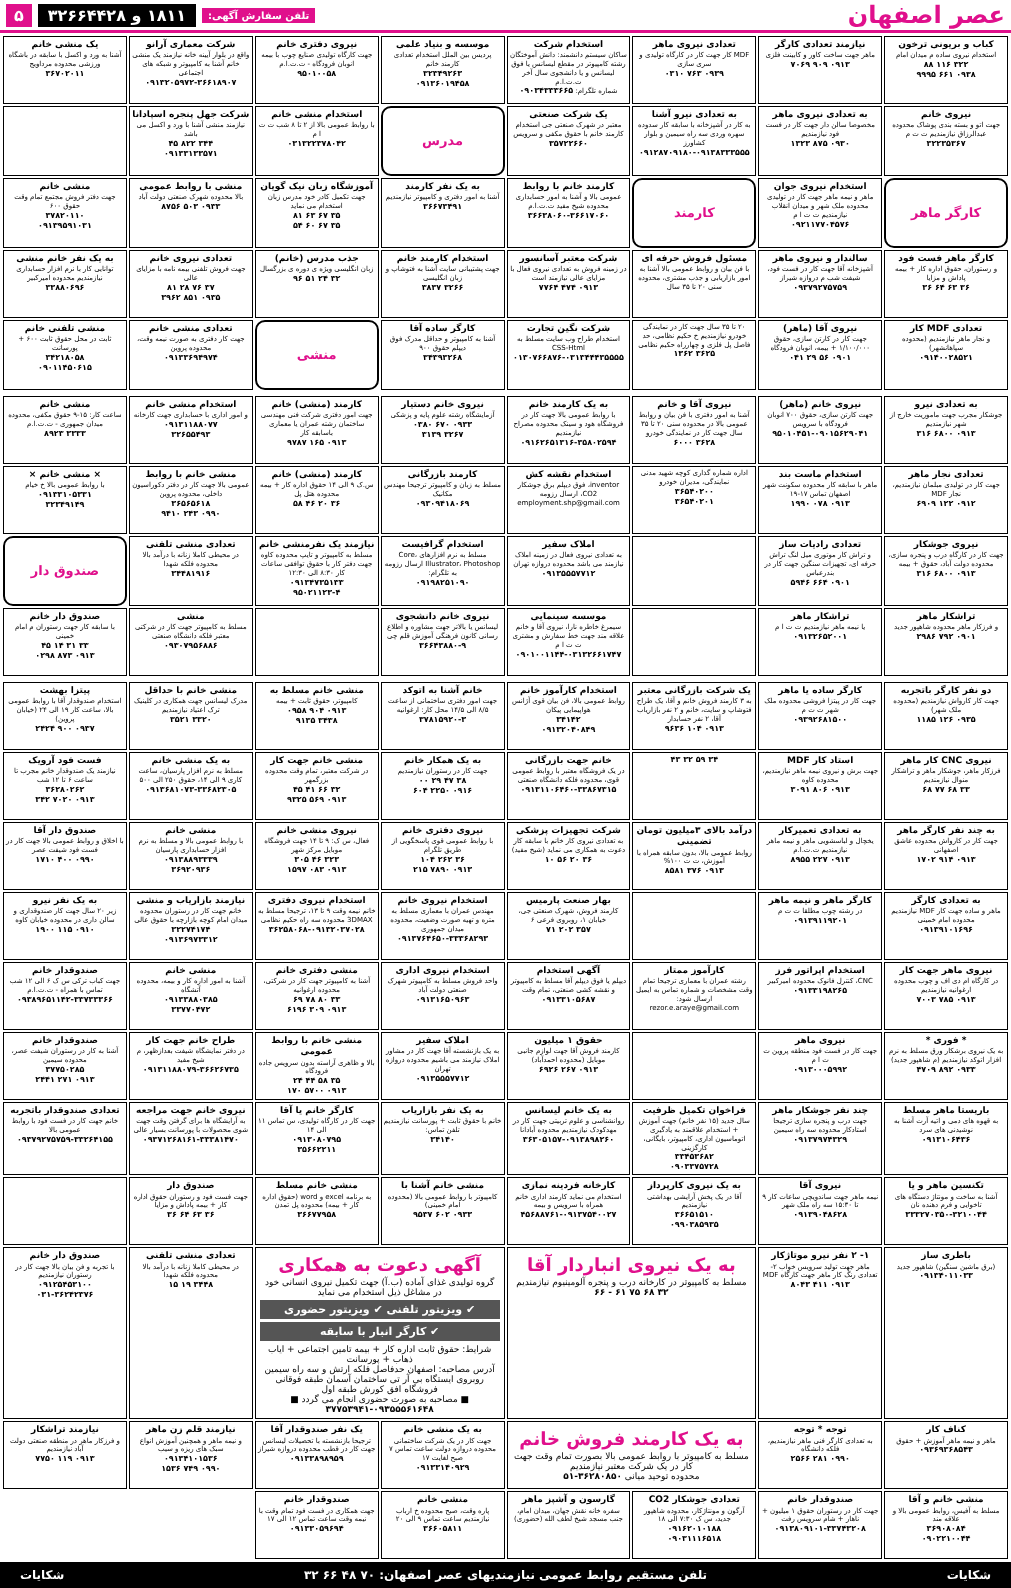عصر اصفهان
تلفن سفارش آگهی: ۱۸۱۱ و ۳۲۶۶۴۴۲۸ ۵
کباب و بریونی ترخون
استخدام نیروی ساده م میدان امام
۳۲۲ ۱۱۶ ۸۸
۰۹۳۸ ۶۶۱ ۹۹۹۵
نیازمند تعدادی کارگر
ماهر جهت ساخت کاور و کابینت فلزی
۰۹۱۳ ۹۰۹ ۷۰۶۹
تعدادی نیروی ماهر
MDF کار جهت کار در کارگاه تولیدی و سری سازی
۰۹۳۹ ۷۶۳ ۰۳۱۰
استخدام شرکت
ساکان سیستم دانشمند: دانش آموختگان رشته کامپیوتر در مقطع لیسانس یا فوق لیسانس و یا دانشجوی سال آخر ت.ت.ا.م
شماره تلگرام: ۰۹۰۳۴۳۳۳۶۶۵
موسسه و بنیاد علمی
پردیس بین الملل استخدام تعدادی کارمند خانم
۳۲۳۴۹۲۶۳
۰۹۱۳۶۰۱۹۴۵۸
نیروی دفتری خانم
جهت کارگاه تولیدی صنایع چوب با بیمه انوبان فرودگاه - ت.ت.ا.م
۹۵۰۱۰۰۵۸
شرکت معماری آرانو
واقع در بلوار آیینه خانه نیازمند یک منشی خانم آشنا به کامپیوتر و شبکه های اجتماعی
۰۹۱۳۲۰۵۹۷۲-۳۶۶۱۸۹۰۷
یک منشی خانم
آشنا به ورد و اکسل با سابقه در باشگاه ورزشی محدوده مرداویج
۳۶۷۰۲۰۱۱
نیروی خانم
جهت اتو و بسته بندی پوشاک محدوده عبدالرزاق نیازمندیم ت ت م
۳۲۲۳۵۳۶۷
به تعدادی نیروی ماهر
مخصوصا سالن دار جهت کار در فست فود نیازمندیم
۰۹۳۰ ۸۷۵ ۱۳۲۳
به تعدادی نیرو آشنا
به کار در آشپزخانه با سابقه کار سدوده سهره وردی سه راه سیمین و بلوار کشاورز
۰۹۱۲۸۷۰۹۱۸۰-۰۹۱۳۸۳۳۳۵۵۵
یک شرکت صنعتی
معتبر در شهرک صنعتی جی استخدام کارمند خانم با حقوق مکفی و سرویس
۳۵۷۲۲۶۶۰
مدرس
استخدام منشی خانم
با روابط عمومی بالا از ۲ تا ۸ شب ت ت ا م
۰۳۱۳۲۲۳۷۸۰۴۲
شرکت جهل پنجره اسپادانا
نیازمند منشی آشنا با ورد و اکسل می باشد
۳۴۴ ۸۲۲ ۴۵
۰۹۱۳۳۱۳۳۵۷۱
کارگر ماهر
استخدام نیروی جوان
ماهر و نیمه ماهر جهت کار در تولیدی محدوده ملک شهر و میدان انقلاب نیازمندیم ت ت ا م
۰۹۲۱۱۷۷۰۴۵۷۶
کارمند
کارمند خانم با روابط
عمومی بالا و آشنا به امور حسابداری محدوده شیخ مفید ت.ت.ا.م
۳۶۶۳۸۰۶۰-۳۶۶۱۷۰۶۰
به یک نفر کارمند
آشنا به امور دفتری و کامپیوتر نیازمندیم
۳۶۶۷۳۴۹۱
آموزشگاه زبان نیک گویان
جهت تکمیل کادر خود مدرس زبان استخدام می نماید
۳۵ ۶۷ ۶۳ ۸۱
۳۵ ۶۷ ۶۰ ۵۴
منشی با روابط عمومی
بالا محدوده شهرک صنعتی دولت آباد
۰۹۳۳ ۵۰۳ ۸۷۵۶
منشی خانم
جهت دفتر فروش مجتمع تمام وقت حقوق ۶۰۰
۳۷۸۲۰۱۱۰
۰۹۱۳۹۵۹۱۰۳۱
کارگر ماهر فست فود
و رستوران، حقوق اداره کار + بیمه پاداش و مزایا
۳۶ ۶۳ ۶۴ ۳۶
سالندار و نیروی ماهر
آشپزخانه آقا جهت کار در فست فود، شیفت شب م دروازه شیراز
۰۹۳۷۹۲۷۵۷۵۹
مسئول فروش حرفه ای
با فن بیان و روابط عمومی بالا آشنا به امور بازاریابی و جذب مشتری، محدوده سنی ۲۰ تا ۳۵ سال
شرکت معتبر آسانسور
در زمینه فروش به تعدادی نیروی فعال با مزایای عالی نیازمند است
۰۹۱۳ ۴۷۴ ۷۷۶۴
استخدام کارمند خانم
جهت پشتیبانی سایت آشنا به فتوشاپ و زبان انگلیسی
۳۲۶۶ ۳۸۳۷
جذب مدرس (خانم)
زبان انگلیسی ویژه ی دوره ی بزرگسال
۳۲ ۲۴ ۵۱ ۹۶
تعدادی نیروی خانم
جهت فروش تلفنی بیمه نامه با مزایای عالی
۳۷ ۷۶ ۲۸ ۸۱
۰۹۳۵ ۸۵۱ ۳۹۶۲
به یک نفر خانم منشی
توانایی کار با نرم افزار حسابداری نیازمندیم محدوده امیرکبیر
۳۳۸۸۰۶۹۶
تعدادی MDF کار
و نجار ماهر نیازمندیم (محدوده سپاهانشهر)
۰۹۱۴۰۰۲۸۵۲۱
نیروی آقا (ماهر)
جهت کار در کارتن سازی، حقوق ۱/۱۰۰/۰۰۰ + بیمه، انوبان فرودگاه
۰۹۰۱ ۵۶ ۲۹ ۰۴۱
۲۰ تا ۳۵ سال جهت کار در نمایندگی خودرو نیازمندیم خ حکیم نظامی، حد فاصل پل فلزی و چهارراه حکیم نظامی
۳۶۲۵ ۱۳۶۲
شرکت نگین تجارت
استخدام طراح وب سایت مسلط به CSS-Html
۰۱۳۰۷۶۶۸۷۶-۰۳۱۳۴۴۴۳۵۵۵۵
کارگر ساده آقا
آشنا به کامپیوتر و حداقل مدرک فوق دیپلم حقوق ۹۰۰
۳۴۳۹۳۲۶۸
منشی
تعدادی منشی خانم
جهت کار دفتری به صورت نیمه وقت، محدوده پروین
۰۹۱۳۳۶۹۴۹۷۴
منشی تلفنی خانم
ثابت در محل حقوق ثابت ۶۰۰ + پورسانت
۳۴۲۱۸۰۵۸
۰۹۰۱۱۴۵۰۶۱۵
به تعدادی نیرو
جوشکار مجرب جهت ماموریت خارج از شهر نیازمندیم
۰۹۱۳ ۶۸۰۰ ۳۱۶
نیروی خانم (ماهر)
جهت کارتن سازی، حقوق ۷۰۰ انوبان فرودگاه با سرویس
۹۵۰۱۰۴۵۱-۰۹۰۱۵۶۲۹۰۴۱
نیروی آقا و خانم
آشنا به امور دفتری با فن بیان و روابط عمومی بالا در محدوده سنی ۲۰ تا ۳۵ سال جهت کار در نمایندگی خودرو
۳۶۲۸ ۶۰۰۰
به یک کارمند خانم
با روابط عمومی بالا جهت کار در فروشگاه هود و سینک محدوده مصراح نیازمندیم
۰۹۱۶۲۶۵۱۳۱۶-۳۵۸۰۲۵۹۴
نیروی خانم دستیار
آزمایشگاه رشته علوم پایه و پزشکی
۰۹۳۳ ۶۷۰ ۰۳۸۰
۳۲۶۷ ۳۱۳۹
کارمند (منشی) خانم
جهت امور دفتری شرکت فنی مهندسی ساختمان رشته عمران یا معماری باسابقه کار
۰۹۱۳ ۱۶۵ ۹۷۸۷
استخدام منشی خانم
و امور اداری با حسابداری جهت کارخانه
۰۹۱۳۱۱۸۸۰۷۷
۳۲۶۵۵۴۹۳
منشی خانم
ساعت کار: ۱۵-۹ حقوق مکفی، محدوده میدان جمهوری - ت.ت.ا.م
۳۳۳۳ ۸۹۲۳
تعدادی نجار ماهر
جهت کار در تولیدی مبلمان نیازمندیم، نجار MDF
۰۹۱۲ ۱۲۲ ۶۹۰۹
استخدام ماست بند
ماهر با سابقه کار محدوده سکونت شهر اصفهان تماس ۱۷-۱۹
۰۹۱۳ ۰۷۸ ۱۹۹۰
اداره شماره گذاری کوچه شهید مدنی نمایندگی، مدیران خودرو
۳۶۵۴۰۲۰۰
۳۶۵۴۰۲۰۱
استخدام نقشه کش
inventor، فوق دیپلم برق جوشکار CO2، ارسال رزومه
employment.shp@gmail.com
کارمند بازرگانی
مسلط به زبان و کامپیوتر ترجیحا مهندس مکانیک
۰۹۳۰۹۴۱۸۰۶۹
کارمند (منشی) خانم
س.ک ۹ الی ۱۴ حقوق اداره کار + بیمه محدوده هتل پل
۳۶ ۲۰ ۴۶ ۵۸
منشی خانم با روابط
عمومی بالا جهت کار در دفتر دکوراسیون داخلی، محدوده پروین
۳۶۵۶۵۶۱۸
۰۹۹۰ ۲۴۳ ۹۴۱۰
× منشی خانم ×
با روابط عمومی بالا خ خیام
۰۹۱۳۳۱۰۵۳۳۱
۳۲۳۴۹۱۴۹
نیروی جوشکار
جهت کار در کارگاه درب و پنجره سازی، محدوده دولت آباد، حقوق + بیمه
۰۹۱۳ ۶۸۰۰ ۳۱۶
تعدادی رادیات ساز
و تراش کار موتوری میل لنگ تراش حرفه ای، تجهیزات سنگین جهت کار در بندرعباس
۰۹۰۱ ۶۶۴ ۵۹۴۶
املاک سفیر
به تعدادی نیروی فعال در زمینه املاک نیازمند می باشد محدوده دروازه تهران
۰۹۱۳۵۵۵۷۷۱۲
استخدام گرافیست
مسلط به نرم افزارهای Core، Illustrator، Photoshop ارسال رزومه به تلگرام:
۰۹۱۹۸۲۵۱۰۹۰
نیازمند یک نفرمنشی خانم
مسلط به کامپیوتر و تایپ محدوده کاوه جهت دفتر کار با حقوق توافقی ساعات کار ۸:۳۰ الی ۱۲:۳۰
۰۹۱۳۴۷۳۵۱۳۳
۹۵۰۲۱۱۲۳-۴
تعدادی منشی تلفنی
در محیطی کاملا زنانه با درآمد بالا محدوده فلکه شهدا
۳۴۴۸۱۹۱۶
صندوق دار
تراشکار ماهر
و فرزکار ماهر محدوده شاهپور جدید
۰۹۰۱ ۷۹۲ ۲۹۸۶
تراشکار ماهر
یا نیمه ماهر نیازمندیم ت ت ا م
۰۹۱۳۲۶۵۲۰۰۱
موسسه سینمایی
سیمرغ خاطره نارا، نیروی آقا و خانم علاقه مند جهت خط سفارش و مشتری ت ت ا م
۰۹۰۱۰۰۱۱۴۴-۰۳۱۳۲۶۶۱۷۴۷
نیروی خانم دانشجوی
لیسانس یا بالاتر جهت مشاوره و اطلاع رسانی کانون فرهنگی آموزش قلم چی
۳۶۶۴۳۸۸۰-۹
منشی
مسلط به کامپیوتر جهت کار در شرکتی معتبر فلکه دانشگاه صنعتی
۰۹۳۰۷۹۵۶۸۸۶
صندوق دار خانم
با سابقه کار جهت رستوران م امام خمینی
۳۳ ۳۱ ۱۴ ۴۵
۰۹۱۳ ۸۷۳ ۰۲۹۸
دو نفر کارگر باتجربه
جهت کار کارواش نیازمندیم (محدوده ملک شهر)
۰۹۳۵ ۱۲۶ ۱۱۸۵
کارگر ساده یا ماهر
جهت کار در پیتزا فروشی محدوده ملک شهر ت ت م
۰۹۳۹۲۶۸۱۵۰۰
یک شرکت بازرگانی معتبر
به ۳ کارمند فروش خانم و آقا، یک طراح فتوشاپ و سایت، خانم و ۲ نفر بازاریاب آقا، ۲ نفر حسابدار
۰۹۱۳ ۱۰۴ ۹۶۳۶
استخدام کارآموز خانم
روابط عمومی بالا، فن بیان قوی آژانس هواپیمایی پیکان
۳۴۱۴۲
۰۹۱۳۲۰۴۰۸۴۹
خانم آشنا به اتوکد
جهت امور دفتری ساختمانی از ساعت ۸/۵ الی ۱۴/۵ محل کار: ارغوانیه
۳۷۸۱۵۹۲۰-۳
منشی خانم مسلط به
کامپیوتر، حقوق ثابت + بیمه
۰۹۱۳ ۹۰۴ ۰۹۵۸
۳۴۳۸ ۹۱۳۵
منشی خانم با حداقل
مدرک لیسانس جهت همکاری در کلینیک ترک اعتیاد نیازمندیم
۳۳۲۰ ۳۵۲۱
پیتزا بهشت
استخدام صندوقدار آقا با روابط عمومی بالا، ساعت کار ۱۹ الی ۲۴ (خیابان پروین)
۰۹۳۷ ۹۰۰ ۲۴۲۴
نیروی CNC کار ماهر
فرزکار ماهر، جوشکار ماهر و تراشکار منوال نیازمندیم
۳۳ ۶۸ ۷۷ ۶۸
استاد کار MDF
جهت برش و نیروی نیمه ماهر نیازمندیم، محدوده کاوه
۰۹۱۳ ۸۰۶ ۳۰۹۱
۳۴ ۵۹ ۳۲ ۴۳
خانم جهت بازرگانی
در یک فروشگاه معتبر با روابط عمومی قوی، محدوده فلکه دانشگاه صنعتی
۰۹۱۳۱۱۰۶۴۶۰-۳۳۸۶۷۳۱۵
به یک همکار خانم
جهت کار در رستوران نیازمندیم
۳۸ ۴۷ ۲۹ ۰۰
۰۹۱۶ ۲۲۵۰ ۶۰۴
منشی خانم جهت کار
در شرکت معتبر، تمام وقت محدوده بزرگمهر
۳۲ ۶۶ ۴۱ ۴۵
۰۹۱۳ ۵۶۹ ۹۳۲۵
به یک منشی خانم
مسلط به نرم افزار پارسیان، ساعت کاری ۹ الی ۱۴، حقوق ۲۵۰ الی ۵۰۰
۰۹۱۳۶۸۱۰۷۳-۳۳۶۸۲۳۰۵
فست فود آرویک
نیازمند یک صندوقدار خانم مجرب تا ساعت ۶ تا ۱۲ شب
۳۶۲۸۰۲۶۲
۰۹۱۳ ۷۰۲۰ ۳۴۲
به چند نفر کارگر ماهر
جهت کار در کارواش محدوده عاشق اصفهانی
۰۹۱۳ ۹۱۴ ۱۷۰۲
به تعدادی تعمیرکار
یخچال و لباسشویی ماهر و نیمه ماهر نیازمندیم ت.ت.ا.م
۰۹۱۳ ۲۲۷ ۸۹۵۵
درآمد بالای ۳میلیون تومان تضمینی
روابط عمومی بالا، بدون سابقه همراه با آموزش، ت ت ۱۰۰%
۰۹۱۳ ۳۷۶ ۸۵۸۱
شرکت تجهیزات پزشکی
به تعدادی نیروی کار خانم با سابقه کار دعوت به همکاری می نماید (شیخ مفید)
۳۶ ۲۰ ۵۶ ۱۰
نیروی دفتری خانم
با روابط عمومی قوی پاسخگویی از طریق تلگرام
۳۶ ۲۶۲ ۱۰۴
۰۹۱۳ ۷۸۹۰ ۲۱۵
نیروی منشی خانم
فعال، س ک: ۹ تا ۱۴ جهت فروشگاه موبایل مرکز شهر
۳۲۳ ۴۶ ۳۰۵
۰۹۱۳ ۰۸۳ ۱۵۹۷
منشی خانم
با روابط عمومی بالا و مسلط به نرم افزار حسابداری پارسیان
۰۹۱۳۸۸۹۳۳۳۹
۳۶۹۲۰۹۳۶
صندوق دار آقا
با اخلاق و روابط عمومی بالا جهت کار در فست فود شیفت عصر
۰۹۹۰ ۴۰۰ ۱۷۱۰
به تعدادی کارگر
ماهر و ساده جهت کار MDF نیازمندیم محدوده امام خمینی
۰۹۱۳۹۱۰۱۶۹۶
کارگر ماهر و نیمه ماهر
در رشته چوب مطلقا ت ت م
۰۹۱۳۹۱۱۹۲۰۱
بهار صنعت پارمیس
کارمند فروش، شهرک صنعتی جی، خیابان ۱، رو‌بروی فرعی ۶
۳۵۷ ۲۰۲ ۷۱
استخدام نیروی خانم
مهندس عمران با معماری مسلط به متره و تهیه صورت وضعیت، محدوده میدان جمهوری
۰۹۱۳۷۶۴۶۵۰-۳۳۳۶۸۲۹۳
استخدام نیروی دفتری
خانم نیمه وقت ۹ تا ۱۳، ترجیحا مسلط به 3DMAX محدوده سه راه حکیم نظامی
۳۶۲۵۸۰۶۸-۰۹۱۳۲۰۳۷۰۲۸
نیازمند بازاریاب و منشی
خانم جهت کار در رستوران محدوده میدان امام کوچه بازارچه با حقوق عالی
۳۲۲۷۴۱۷۴
۰۹۱۳۶۹۷۳۳۱۲
به یک نفر نیرو
زیر ۲۰ سال جهت کار صندوقداری و سالن داری در محدوده خیابان کاوه
۰۹۱۰ ۱۱۵ ۱۹۰۰
نیروی ماهر جهت کار
در کارگاه ام دی اف و چوب محدوده ارغوانیه نیازمندیم
۰۹۱۳ ۷۸۵ ۷۰۰۳
استخدام اپراتور فرز
CNC، کنترل فانوک محدوده امیرکبیر
۰۹۱۳۳۱۹۸۲۶۵
کارآموز ممتاز
رشته عمران با معماری ترجیحا تمام وقت مشخصات و شماره تماس به ایمیل ارسال شود:
rezor.e.araye@gmail.com
آگهی استخدام
دیپلم یا فوق دیپلم آقا مسلط به کامپیوتر و نقشه کشی صنعتی، تمام وقت
۰۹۱۳۳۱۰۵۶۸۷
استخدام نیروی اداری
واحد فروش مسلط به کامپیوتر شهرک صنعتی دولت آباد
۰۹۱۳۱۶۵۰۹۶۳
منشی دفتری خانم
آشنا به کامپیوتر جهت کار در شرکتی، محدوده ارغوانیه
۳۳ ۸۰ ۷۸ ۶۹
۰۹۱۳ ۳۰۹ ۶۱۹۶
منشی خانم
آشنا به امور اداره کار و بیمه، محدوده آتشگاه
۰۹۱۳۳۸۸۰۳۸۵
۳۳۷۷۰۴۷۲
صندوقدار خانم
جهت کباب ترکی س ک ۶ الی ۱۲ شب تماس با همراه - ت.ت.ا.م
۰۹۳۸۹۶۵۱۱۴۲-۳۳۷۳۳۳۶۶
* فوری *
به یک نیروی برشکار ورق مسلط به نرم افزار اتوکد نیازمندیم (م شاهپور جدید)
۰۹۳۳ ۸۹۲ ۴۷۰۹
نیروی ماهر
جهت کار در فست فود منطقه پروین ت ت ا م
۰۹۱۳۰۰۰۵۹۹۲
حقوق ۱ میلیون
کارمند فروش آقا جهت لوازم جانبی موبایل (محدوده احمدآباد)
۰۹۱۳ ۲۶۷ ۶۹۲۶
املاک سفیر
به یک بازنشسته آقا جهت کار در مشاور املاک نیازمند می باشیم محدوده دروازه تهران
۰۹۱۳۵۵۵۷۷۱۲
منشی خانم با روابط عمومی
بالا و ظاهری آراسته بدون سرویس جاده فرودگاه
۳۵ ۵۸ ۴۴ ۲۴
۰۹۱۳ ۵۷۰۰ ۱۷۰
طراح خانم جهت کار
در دفتر نمایشگاه شیفت بعدازظهر، م شیخ مفید
۰۹۱۳۱۱۸۸۰۷۹-۳۶۶۲۶۷۳۵
صندوقدار خانم
آشنا به کار در رستوران شیفت عصر، محدوده سیمین
۳۷۷۵۰۲۸۵
۰۹۱۳ ۲۷۱ ۲۴۴۱
باریستا ماهر مسلط
به قهوه های دمی و اتیه آرت آشنا به نوشیدنی های سرد
۰۹۱۳۱۰۶۴۳۶
چند نفر جوشکار ماهر
جهت درب و پنجره سازی ترجیحا استادکار محدوده سه راه سیمین
۰۹۱۳۷۹۷۴۳۲۹
فراخوان تکمیل ظرفیت
سال جدید (۱۵ نفر خانم) جهت آموزش + استخدام علاقمند به یادگیری اتوماسیون اداری، کامپیوتر، بایگانی، کارگزینی
۳۳۴۵۳۶۸۲
۰۹۰۳۳۷۵۷۲۸
به یک خانم لیسانس
روانشناسی و علوم تربیتی جهت کار در مهدکودک نیازمندیم محدوده آبادانا
۳۶۳۰۵۱۵۷-۰۹۱۳۸۹۸۲۶۰
به یک نفر بازاریاب
خانم با حقوق ثابت + پورسانت نیازمندیم تلفن تماس:
۳۴۱۴۰
کارگر خانم یا آقا
جهت کار در کارگاه تولیدی، س تماس ۱۱ الی ۱۴
۰۹۱۳۰۸۰۷۹۵
۳۵۶۶۲۲۱۱
نیروی خانم جهت مراجعه
به آرایشگاه ها برای گرفتن وقت جهت شوی محصولات با پورسانت بسیار عالی
۰۹۳۷۱۲۶۸۱۶۱-۳۳۳۸۱۴۷۰
تعدادی صندوقدار باتجربه
خانم جهت کار در فست فود با روابط عمومی بالا
۰۹۳۷۹۲۷۵۷۵۹-۳۳۲۶۴۱۵۵
تکنسین ماهر و یا
آشنا به ساخت و مونتاژ دستگاه های تاخوایی و فرم دهنده نان
۳۳۳۲۷۰۳۵۰-۳۲۱۰۰۴۴
نیروی آقا
نیمه ماهر جهت ساندویچی ساعات کار ۹ تا ۱۵:۳۰ سه راه ملک شهر
۰۹۱۳۹۰۴۸۶۲۸
به یک نیروی کارپرداز
آقا در یک پخش آرایشی بهداشتی نیازمندیم
۳۶۶۵۱۵۱۰
۰۹۹۰۳۸۵۹۳۵
کارخانه فردینه نمازی
استخدام می نماید کارمند اداری خانم همراه با سرویس و بیمه
۴۵۶۸۸۷۶۱-۰۹۱۳۷۵۴۰۰۲۷
منشی خانم آشنا با
کامپیوتر با روابط عمومی بالا (محدوده امام خمینی)
۰۹۳۳ ۶۰۲ ۹۵۳۷
منشی خانم مسلط
به برنامه excel و word (حقوق اداره کار + بیمه) محدوده پل تمدن
۳۶۶۷۷۹۵۸
صندوق دار
جهت فست فود و رستوران حقوق اداره کار + بیمه پاداش و مزایا
۳۶ ۶۳ ۶۴ ۳۶
باطری ساز
(برق ماشین سنگین) شاهپور جدید
۰۹۱۳۴۰۱۱۰۳۳
۱- ۲ نفر نیرو موتاژکار
ماهر جهت تولید سرویس خواب ۲- تعدادی رنگ کار ماهر جهت کارگاه MDF
۰۹۱۳ ۴۱۱ ۸۰۴۳
به یک نیروی انباردار آقا
مسلط به کامپیوتر در کارخانه درب و پنجره آلومینیوم نیازمندیم
۳۲ ۶۸ ۷۵ ۶۱ - ۶۶
آگهی دعوت به همکاری
گروه تولیدی غذای آماده (ب.آ) جهت تکمیل نیروی انسانی خود در مشاغل ذیل استخدام می نماید
✔ ویزیتور تلفنی ✔ ویزیتور حضوری
✔ کارگر انبار با سابقه
شرایط: حقوق ثابت اداره کار + بیمه تامین اجتماعی + ایاب ذهاب + پورسانت
آدرس مصاحبه: اصفهان حدفاصل فلکه ارتش و سه راه سیمین روبروی ایستگاه بی آر تی ساختمان آسمان طبقه فوقانی فروشگاه افق کورش طبقه اول
■ مصاحبه به صورت حضوری انجام می گردد ■
۳۷۷۵۳۹۴۱-۰۹۳۵۵۵۶۱۶۴۸
تعدادی منشی تلفنی
در محیطی کاملا زنانه با درآمد بالا محدوده فلکه شهدا
۳۴۴۸ ۱۹ ۱۵
صندوق دار خانم
با تجربه و فن بیان بالا جهت کار در رستوران نیازمندیم
۰۹۱۲۵۴۵۳۱۰۰
۰۳۱-۳۶۲۴۲۳۷۶
کناف کار
ماهر و نیمه ماهر آموزش + حقوق
۰۹۳۶۹۳۶۸۵۴۳
توجه * توجه
به تعدادی کارگر فنی ماهر نیازمندیم، فلکه دانشگاه
۰۹۹۰ ۲۸۱ ۲۵۶۶
به یک کارمند فروش خانم
مسلط به کامپیوتر با روابط عمومی بالا بصورت تمام وقت جهت کار در یک شرکت معتبر نیازمندیم
محدوده توحید میانی ۳۶۲۸۰۸۵۰-۵۱
به یک منشی خانم
جهت کار در یک شرکت ساختمانی محدوده دروازه دولت ساعت تماس ۷ صبح لغایت ۱۷
۰۹۱۳۳۱۴۰۹۲۹
یک نفر صندوقدار آقا
ترجیحا بازنشسته با تحصیلات لیسانس جهت کار در قطب محدوده دروازه شیراز
۰۹۱۳۳۸۹۸۹۵۹
نیازمند قلم زن ماهر
و نیمه ماهر و همچنین آموزش انواع سبک های ریزه و سیب
۰۹۱۳۴۱۰۱۵۳۶
۰۹۹۰ ۷۴۹ ۱۵۳۶
نیازمند تراشکار
و فرزکار ماهر در منطقه صنعتی دولت آباد نیازمندیم
۰۹۱۳ ۱۱۹ ۷۷۵۰
منشی خانم و آقا
مسلط به آفیس، روابط عمومی بالا و علاقه مند
۳۶۹۰۸۰۸۴
۰۹۰۲۲۱۰۰۴۴
صندوقدار خانم
جهت کار در رستوران حقوق ۱ میلیون + ناهار + شام سرویس رفت
۰۹۱۳۸۰۹۱۰۱-۳۳۷۴۳۲۰۸
تعدادی جوشکار CO2
آرگون و مونتاژکار، محدوده شاهپور جدید، س ک ۷:۳۰ الی ۱۸
۰۹۱۶۲۰۱۰۱۸۸
۰۹۰۳۱۱۱۶۵۱۸
گارسون و آشپز ماهر
سفره خانه نقش جهان، میدان امام، جنب مسجد شیخ لطف الله (حضوری)
منشی خانم
پاره وقت، صبح محدوده خ ارباب نیازمندیم ساعت تماس ۹ الی ۲۰
۳۶۶۰۵۸۱۱
صندوقدار خانم
جهت همکاری در فست فود تمام وقت با نیمه وقت ساعت تماس ۱۲ الی ۱۷
۰۹۱۳۳۰۵۹۶۹۴
شکایات تلفن مستقیم روابط عمومی نیازمندیهای عصر اصفهان: ۷۰ ۴۸ ۶۶ ۳۲ شکایات